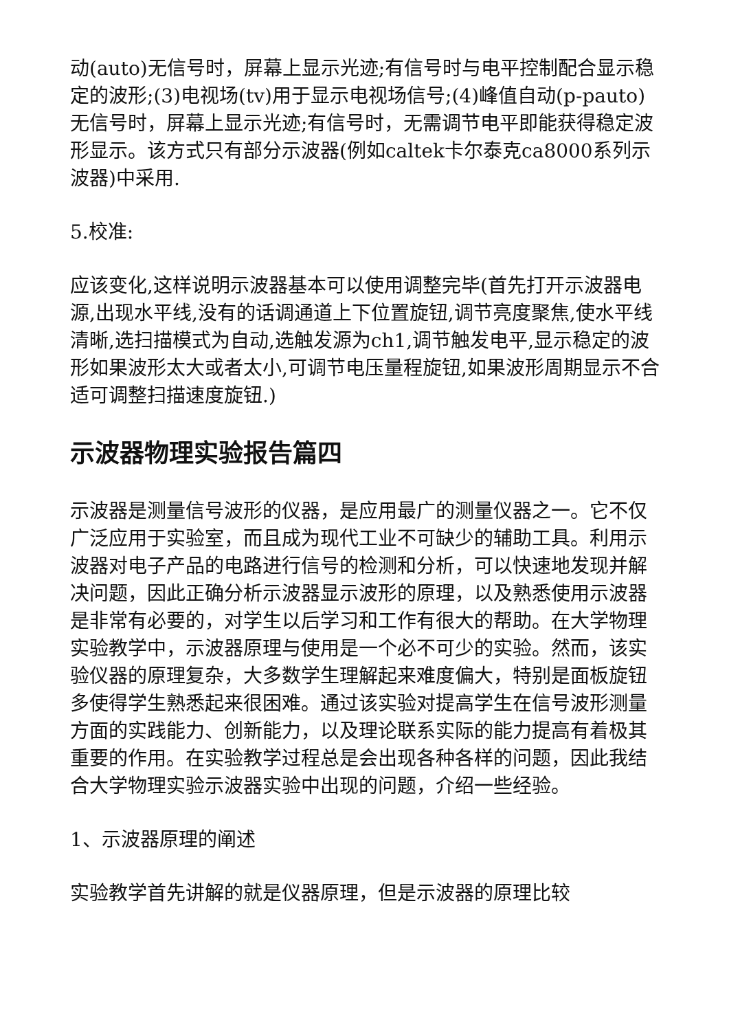动(auto)无信号时，屏幕上显示光迹;有信号时与电平控制配合显示稳定的波形;(3)电视场(tv)用于显示电视场信号;(4)峰值自动(p-pauto)无信号时，屏幕上显示光迹;有信号时，无需调节电平即能获得稳定波形显示。该方式只有部分示波器(例如caltek卡尔泰克ca8000系列示波器)中采用.
5.校准:
应该变化,这样说明示波器基本可以使用调整完毕(首先打开示波器电源,出现水平线,没有的话调通道上下位置旋钮,调节亮度聚焦,使水平线清晰,选扫描模式为自动,选触发源为ch1,调节触发电平,显示稳定的波形如果波形太大或者太小,可调节电压量程旋钮,如果波形周期显示不合适可调整扫描速度旋钮.)
示波器物理实验报告篇四
示波器是测量信号波形的仪器，是应用最广的测量仪器之一。它不仅广泛应用于实验室，而且成为现代工业不可缺少的辅助工具。利用示波器对电子产品的电路进行信号的检测和分析，可以快速地发现并解决问题，因此正确分析示波器显示波形的原理，以及熟悉使用示波器是非常有必要的，对学生以后学习和工作有很大的帮助。在大学物理实验教学中，示波器原理与使用是一个必不可少的实验。然而，该实验仪器的原理复杂，大多数学生理解起来难度偏大，特别是面板旋钮多使得学生熟悉起来很困难。通过该实验对提高学生在信号波形测量方面的实践能力、创新能力，以及理论联系实际的能力提高有着极其重要的作用。在实验教学过程总是会出现各种各样的问题，因此我结合大学物理实验示波器实验中出现的问题，介绍一些经验。
1、示波器原理的阐述
实验教学首先讲解的就是仪器原理，但是示波器的原理比较